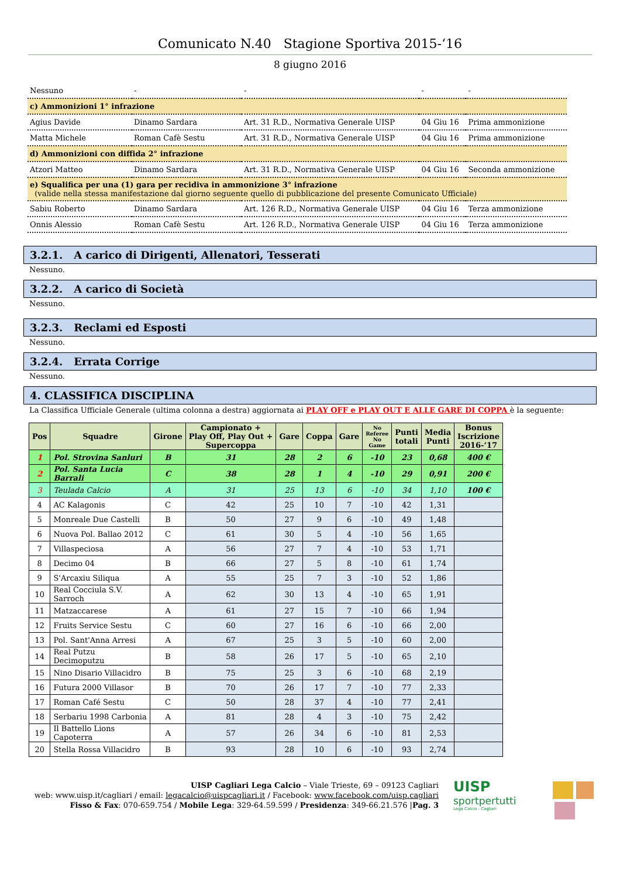Comunicato N.40 Stagione Sportiva 2015-‘16
8 giugno 2016
| Nessuno | - | - | - | - |
| c) Ammonizioni 1° infrazione | | | | |
| Agius Davide | Dinamo Sardara | Art. 31 R.D., Normativa Generale UISP | 04 Giu 16 | Prima ammonizione |
| Matta Michele | Roman Cafè Sestu | Art. 31 R.D., Normativa Generale UISP | 04 Giu 16 | Prima ammonizione |
| d) Ammonizioni con diffida 2° infrazione | | | | |
| Atzori Matteo | Dinamo Sardara | Art. 31 R.D., Normativa Generale UISP | 04 Giu 16 | Seconda ammonizione |
| e) Squalifica per una (1) gara per recidiva in ammonizione 3° infrazione (valide nella stessa manifestazione dal giorno seguente quello di pubblicazione del presente Comunicato Ufficiale) | | | | |
| Sabiu Roberto | Dinamo Sardara | Art. 126 R.D., Normativa Generale UISP | 04 Giu 16 | Terza ammonizione |
| Onnis Alessio | Roman Cafè Sestu | Art. 126 R.D., Normativa Generale UISP | 04 Giu 16 | Terza ammonizione |
3.2.1. A carico di Dirigenti, Allenatori, Tesserati
Nessuno.
3.2.2. A carico di Società
Nessuno.
3.2.3. Reclami ed Esposti
Nessuno.
3.2.4. Errata Corrige
Nessuno.
4. CLASSIFICA DISCIPLINA
La Classifica Ufficiale Generale (ultima colonna a destra) aggiornata ai PLAY OFF e PLAY OUT E ALLE GARE DI COPPA è la seguente:
| Pos | Squadre | Girone | Campionato + Play Off, Play Out + Supercoppa | Gare | Coppa | Gare | No Referee No Game | Punti totali | Media Punti | Bonus Iscrizione 2016-‘17 |
| --- | --- | --- | --- | --- | --- | --- | --- | --- | --- | --- |
| 1 | Pol. Strovina Sanluri | B | 31 | 28 | 2 | 6 | -10 | 23 | 0,68 | 400 € |
| 2 | Pol. Santa Lucia Barrali | C | 38 | 28 | 1 | 4 | -10 | 29 | 0,91 | 200 € |
| 3 | Teulada Calcio | A | 31 | 25 | 13 | 6 | -10 | 34 | 1,10 | 100 € |
| 4 | AC Kalagonis | C | 42 | 25 | 10 | 7 | -10 | 42 | 1,31 | |
| 5 | Monreale Due Castelli | B | 50 | 27 | 9 | 6 | -10 | 49 | 1,48 | |
| 6 | Nuova Pol. Ballao 2012 | C | 61 | 30 | 5 | 4 | -10 | 56 | 1,65 | |
| 7 | Villaspeciosa | A | 56 | 27 | 7 | 4 | -10 | 53 | 1,71 | |
| 8 | Decimo 04 | B | 66 | 27 | 5 | 8 | -10 | 61 | 1,74 | |
| 9 | S'Arcaxiu Siliqua | A | 55 | 25 | 7 | 3 | -10 | 52 | 1,86 | |
| 10 | Real Cocciula S.V. Sarroch | A | 62 | 30 | 13 | 4 | -10 | 65 | 1,91 | |
| 11 | Matzaccarese | A | 61 | 27 | 15 | 7 | -10 | 66 | 1,94 | |
| 12 | Fruits Service Sestu | C | 60 | 27 | 16 | 6 | -10 | 66 | 2,00 | |
| 13 | Pol. Sant'Anna Arresi | A | 67 | 25 | 3 | 5 | -10 | 60 | 2,00 | |
| 14 | Real Putzu Decimoputzu | B | 58 | 26 | 17 | 5 | -10 | 65 | 2,10 | |
| 15 | Nino Disario Villacidro | B | 75 | 25 | 3 | 6 | -10 | 68 | 2,19 | |
| 16 | Futura 2000 Villasor | B | 70 | 26 | 17 | 7 | -10 | 77 | 2,33 | |
| 17 | Roman Café Sestu | C | 50 | 28 | 37 | 4 | -10 | 77 | 2,41 | |
| 18 | Serbariu 1998 Carbonia | A | 81 | 28 | 4 | 3 | -10 | 75 | 2,42 | |
| 19 | Il Battello Lions Capoterra | A | 57 | 26 | 34 | 6 | -10 | 81 | 2,53 | |
| 20 | Stella Rossa Villacidro | B | 93 | 28 | 10 | 6 | -10 | 93 | 2,74 | |
UISP Cagliari Lega Calcio – Viale Trieste, 69 – 09123 Cagliari
web: www.uisp.it/cagliari / email: legacalcio@uispcagliari.it / Facebook: www.facebook.com/uisp.cagliari
Fisso & Fax: 070-659.754 / Mobile Lega: 329-64.59.599 / Presidenza: 349-66.21.576 |Pag. 3
UISP
sportpertutti
Lega Calcio - Cagliari